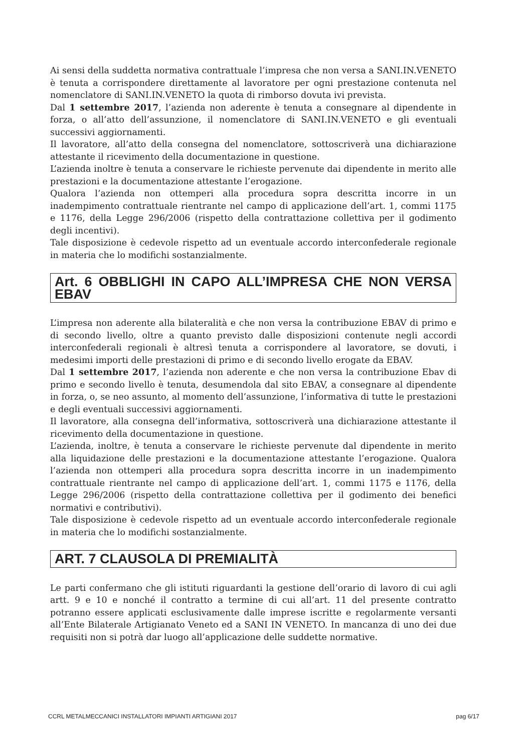Ai sensi della suddetta normativa contrattuale l’impresa che non versa a SANI.IN.VENETO è tenuta a corrispondere direttamente al lavoratore per ogni prestazione contenuta nel nomenclatore di SANI.IN.VENETO la quota di rimborso dovuta ivi prevista.
Dal 1 settembre 2017, l’azienda non aderente è tenuta a consegnare al dipendente in forza, o all’atto dell’assunzione, il nomenclatore di SANI.IN.VENETO e gli eventuali successivi aggiornamenti.
Il lavoratore, all’atto della consegna del nomenclatore, sottoscriverà una dichiarazione attestante il ricevimento della documentazione in questione.
L’azienda inoltre è tenuta a conservare le richieste pervenute dai dipendente in merito alle prestazioni e la documentazione attestante l’erogazione.
Qualora l’azienda non ottemperi alla procedura sopra descritta incorre in un inadempimento contrattuale rientrante nel campo di applicazione dell’art. 1, commi 1175 e 1176, della Legge 296/2006 (rispetto della contrattazione collettiva per il godimento degli incentivi).
Tale disposizione è cedevole rispetto ad un eventuale accordo interconfederale regionale in materia che lo modifichi sostanzialmente.
Art. 6 OBBLIGHI IN CAPO ALL’IMPRESA CHE NON VERSA EBAV
L’impresa non aderente alla bilateralità e che non versa la contribuzione EBAV di primo e di secondo livello, oltre a quanto previsto dalle disposizioni contenute negli accordi interconfederali regionali è altresì tenuta a corrispondere al lavoratore, se dovuti, i medesimi importi delle prestazioni di primo e di secondo livello erogate da EBAV.
Dal 1 settembre 2017, l’azienda non aderente e che non versa la contribuzione Ebav di primo e secondo livello è tenuta, desumendola dal sito EBAV, a consegnare al dipendente in forza, o, se neo assunto, al momento dell’assunzione, l’informativa di tutte le prestazioni e degli eventuali successivi aggiornamenti.
Il lavoratore, alla consegna dell’informativa, sottoscriverà una dichiarazione attestante il ricevimento della documentazione in questione.
L’azienda, inoltre, è tenuta a conservare le richieste pervenute dal dipendente in merito alla liquidazione delle prestazioni e la documentazione attestante l’erogazione. Qualora l’azienda non ottemperi alla procedura sopra descritta incorre in un inadempimento contrattuale rientrante nel campo di applicazione dell’art. 1, commi 1175 e 1176, della Legge 296/2006 (rispetto della contrattazione collettiva per il godimento dei benefici normativi e contributivi).
Tale disposizione è cedevole rispetto ad un eventuale accordo interconfederale regionale in materia che lo modifichi sostanzialmente.
ART. 7 CLAUSOLA DI PREMIALITÀ
Le parti confermano che gli istituti riguardanti la gestione dell’orario di lavoro di cui agli artt. 9 e 10 e nonché il contratto a termine di cui all’art. 11 del presente contratto potranno essere applicati esclusivamente dalle imprese iscritte e regolarmente versanti all’Ente Bilaterale Artigianato Veneto ed a SANI IN VENETO. In mancanza di uno dei due requisiti non si potrà dar luogo all’applicazione delle suddette normative.
CCRL METALMECCANICI INSTALLATORI IMPIANTI ARTIGIANI 2017 pag 6/17